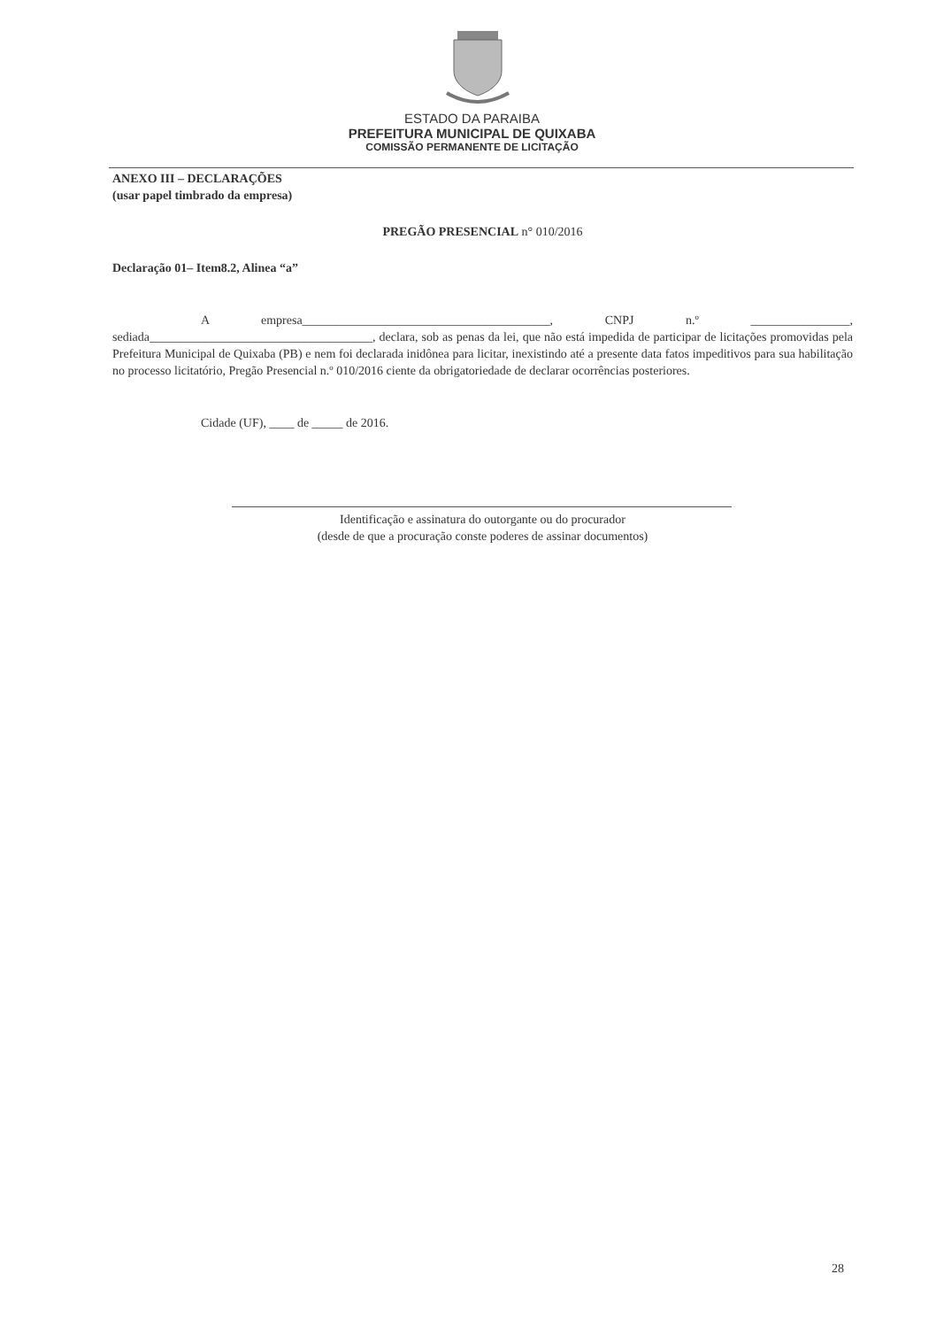ESTADO DA PARAIBA
PREFEITURA MUNICIPAL DE QUIXABA
COMISSÃO PERMANENTE DE LICITAÇÃO
ANEXO III – DECLARAÇÕES
(usar papel timbrado da empresa)
PREGÃO PRESENCIAL n° 010/2016
Declaração 01– Item8.2, Alinea “a”
A empresa________________________________________, CNPJ n.º ________________, sediada____________________________________, declara, sob as penas da lei, que não está impedida de participar de licitações promovidas pela Prefeitura Municipal de Quixaba (PB) e nem foi declarada inidônea para licitar, inexistindo até a presente data fatos impeditivos para sua habilitação no processo licitatório, Pregão Presencial n.º 010/2016 ciente da obrigatoriedade de declarar ocorrências posteriores.
Cidade (UF), ____ de _____ de 2016.
Identificação e assinatura do outorgante ou do procurador
(desde de que a procuração conste poderes de assinar documentos)
28